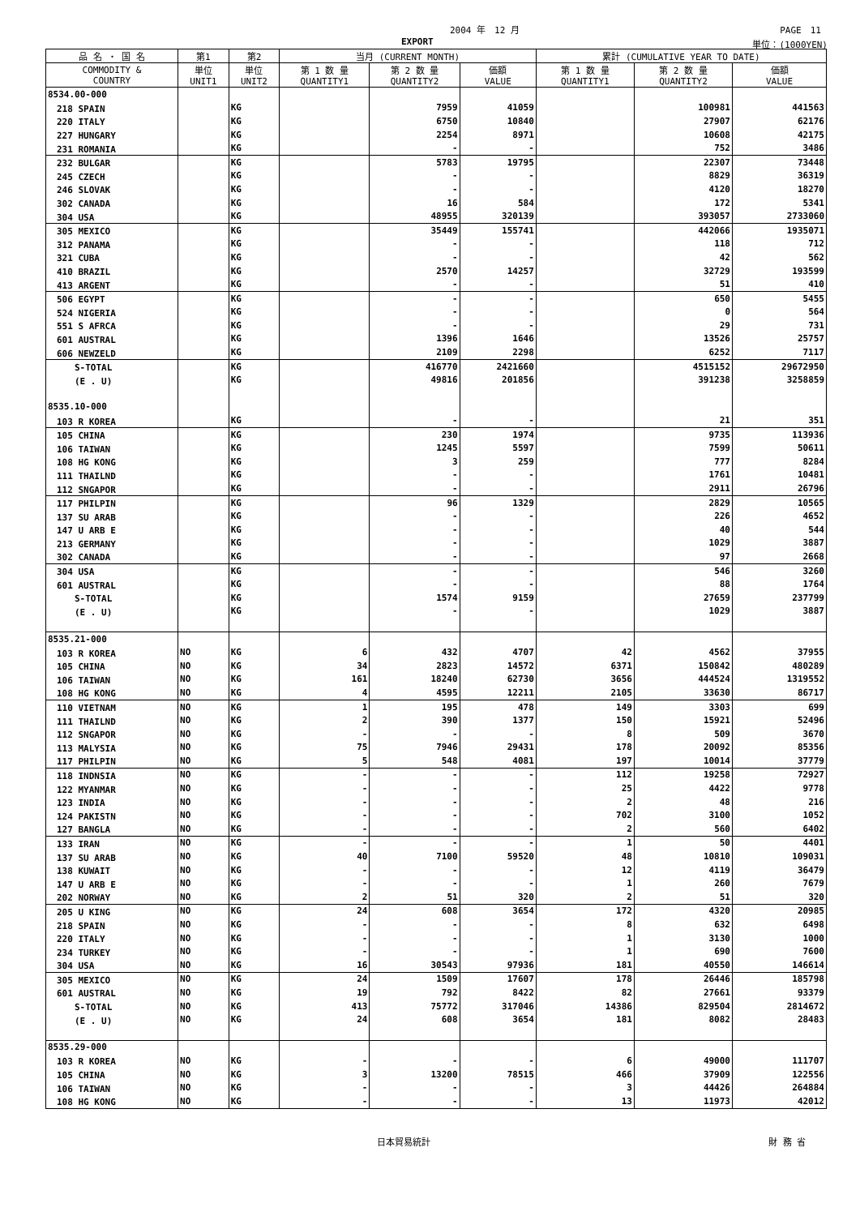2004 年　12 月 PAGE　11
EXPORT 単位：(1000YEN)
| 品 名 ・ 国 名 | 第1 | 第2 | 当月 (CURRENT MONTH) | | | 累計 (CUMULATIVE YEAR TO DATE) | | |
| --- | --- | --- | --- | --- | --- | --- | --- | --- |
| COMMODITY & COUNTRY | 単位 UNIT1 | 単位 UNIT2 | 第 1 数 量 QUANTITY1 | 第 2 数 量 QUANTITY2 | 価額 VALUE | 第 1 数 量 QUANTITY1 | 第 2 数 量 QUANTITY2 | 価額 VALUE |
| 8534.00-000 | | | | | | | | |
| 218 SPAIN | | KG | | 7959 | 41059 | | 100981 | 441563 |
| 220 ITALY | | KG | | 6750 | 10840 | | 27907 | 62176 |
| 227 HUNGARY | | KG | | 2254 | 8971 | | 10608 | 42175 |
| 231 ROMANIA | | KG | | - | - | | 752 | 3486 |
| 232 BULGAR | | KG | | 5783 | 19795 | | 22307 | 73448 |
| 245 CZECH | | KG | | - | - | | 8829 | 36319 |
| 246 SLOVAK | | KG | | - | - | | 4120 | 18270 |
| 302 CANADA | | KG | | 16 | 584 | | 172 | 5341 |
| 304 USA | | KG | | 48955 | 320139 | | 393057 | 2733060 |
| 305 MEXICO | | KG | | 35449 | 155741 | | 442066 | 1935071 |
| 312 PANAMA | | KG | | - | - | | 118 | 712 |
| 321 CUBA | | KG | | - | - | | 42 | 562 |
| 410 BRAZIL | | KG | | 2570 | 14257 | | 32729 | 193599 |
| 413 ARGENT | | KG | | - | - | | 51 | 410 |
| 506 EGYPT | | KG | | - | - | | 650 | 5455 |
| 524 NIGERIA | | KG | | - | - | | 0 | 564 |
| 551 S AFRCA | | KG | | - | - | | 29 | 731 |
| 601 AUSTRAL | | KG | | 1396 | 1646 | | 13526 | 25757 |
| 606 NEWZELD | | KG | | 2109 | 2298 | | 6252 | 7117 |
| S-TOTAL | | KG | | 416770 | 2421660 | | 4515152 | 29672950 |
| (E . U) | | KG | | 49816 | 201856 | | 391238 | 3258859 |
| 8535.10-000 | | | | | | | | |
| 103 R KOREA | | KG | | - | - | | 21 | 351 |
| 105 CHINA | | KG | | 230 | 1974 | | 9735 | 113936 |
| 106 TAIWAN | | KG | | 1245 | 5597 | | 7599 | 50611 |
| 108 HG KONG | | KG | | 3 | 259 | | 777 | 8284 |
| 111 THAILND | | KG | | - | - | | 1761 | 10481 |
| 112 SNGAPOR | | KG | | - | - | | 2911 | 26796 |
| 117 PHILPIN | | KG | | 96 | 1329 | | 2829 | 10565 |
| 137 SU ARAB | | KG | | - | - | | 226 | 4652 |
| 147 U ARB E | | KG | | - | - | | 40 | 544 |
| 213 GERMANY | | KG | | - | - | | 1029 | 3887 |
| 302 CANADA | | KG | | - | - | | 97 | 2668 |
| 304 USA | | KG | | - | - | | 546 | 3260 |
| 601 AUSTRAL | | KG | | - | - | | 88 | 1764 |
| S-TOTAL | | KG | | 1574 | 9159 | | 27659 | 237799 |
| (E . U) | | KG | | - | - | | 1029 | 3887 |
| 8535.21-000 | | | | | | | | |
| 103 R KOREA | NO | KG | 6 | 432 | 4707 | 42 | 4562 | 37955 |
| 105 CHINA | NO | KG | 34 | 2823 | 14572 | 6371 | 150842 | 480289 |
| 106 TAIWAN | NO | KG | 161 | 18240 | 62730 | 3656 | 444524 | 1319552 |
| 108 HG KONG | NO | KG | 4 | 4595 | 12211 | 2105 | 33630 | 86717 |
| 110 VIETNAM | NO | KG | 1 | 195 | 478 | 149 | 3303 | 699 |
| 111 THAILND | NO | KG | 2 | 390 | 1377 | 150 | 15921 | 52496 |
| 112 SNGAPOR | NO | KG | - | - | - | 8 | 509 | 3670 |
| 113 MALYSIA | NO | KG | 75 | 7946 | 29431 | 178 | 20092 | 85356 |
| 117 PHILPIN | NO | KG | 5 | 548 | 4081 | 197 | 10014 | 37779 |
| 118 INDNSIA | NO | KG | - | - | - | 112 | 19258 | 72927 |
| 122 MYANMAR | NO | KG | - | - | - | 25 | 4422 | 9778 |
| 123 INDIA | NO | KG | - | - | - | 2 | 48 | 216 |
| 124 PAKISTN | NO | KG | - | - | - | 702 | 3100 | 1052 |
| 127 BANGLA | NO | KG | - | - | - | 2 | 560 | 6402 |
| 133 IRAN | NO | KG | - | - | - | 1 | 50 | 4401 |
| 137 SU ARAB | NO | KG | 40 | 7100 | 59520 | 48 | 10810 | 109031 |
| 138 KUWAIT | NO | KG | - | - | - | 12 | 4119 | 36479 |
| 147 U ARB E | NO | KG | - | - | - | 1 | 260 | 7679 |
| 202 NORWAY | NO | KG | 2 | 51 | 320 | 2 | 51 | 320 |
| 205 U KING | NO | KG | 24 | 608 | 3654 | 172 | 4320 | 20985 |
| 218 SPAIN | NO | KG | - | - | - | 8 | 632 | 6498 |
| 220 ITALY | NO | KG | - | - | - | 1 | 3130 | 1000 |
| 234 TURKEY | NO | KG | - | - | - | 1 | 690 | 7600 |
| 304 USA | NO | KG | 16 | 30543 | 97936 | 181 | 40550 | 146614 |
| 305 MEXICO | NO | KG | 24 | 1509 | 17607 | 178 | 26446 | 185798 |
| 601 AUSTRAL | NO | KG | 19 | 792 | 8422 | 82 | 27661 | 93379 |
| S-TOTAL | NO | KG | 413 | 75772 | 317046 | 14386 | 829504 | 2814672 |
| (E . U) | NO | KG | 24 | 608 | 3654 | 181 | 8082 | 28483 |
| 8535.29-000 | | | | | | | | |
| 103 R KOREA | NO | KG | - | - | - | 6 | 49000 | 111707 |
| 105 CHINA | NO | KG | 3 | 13200 | 78515 | 466 | 37909 | 122556 |
| 106 TAIWAN | NO | KG | - | - | - | 3 | 44426 | 264884 |
| 108 HG KONG | NO | KG | - | - | - | 13 | 11973 | 42012 |
日本貿易統計 財 務 省